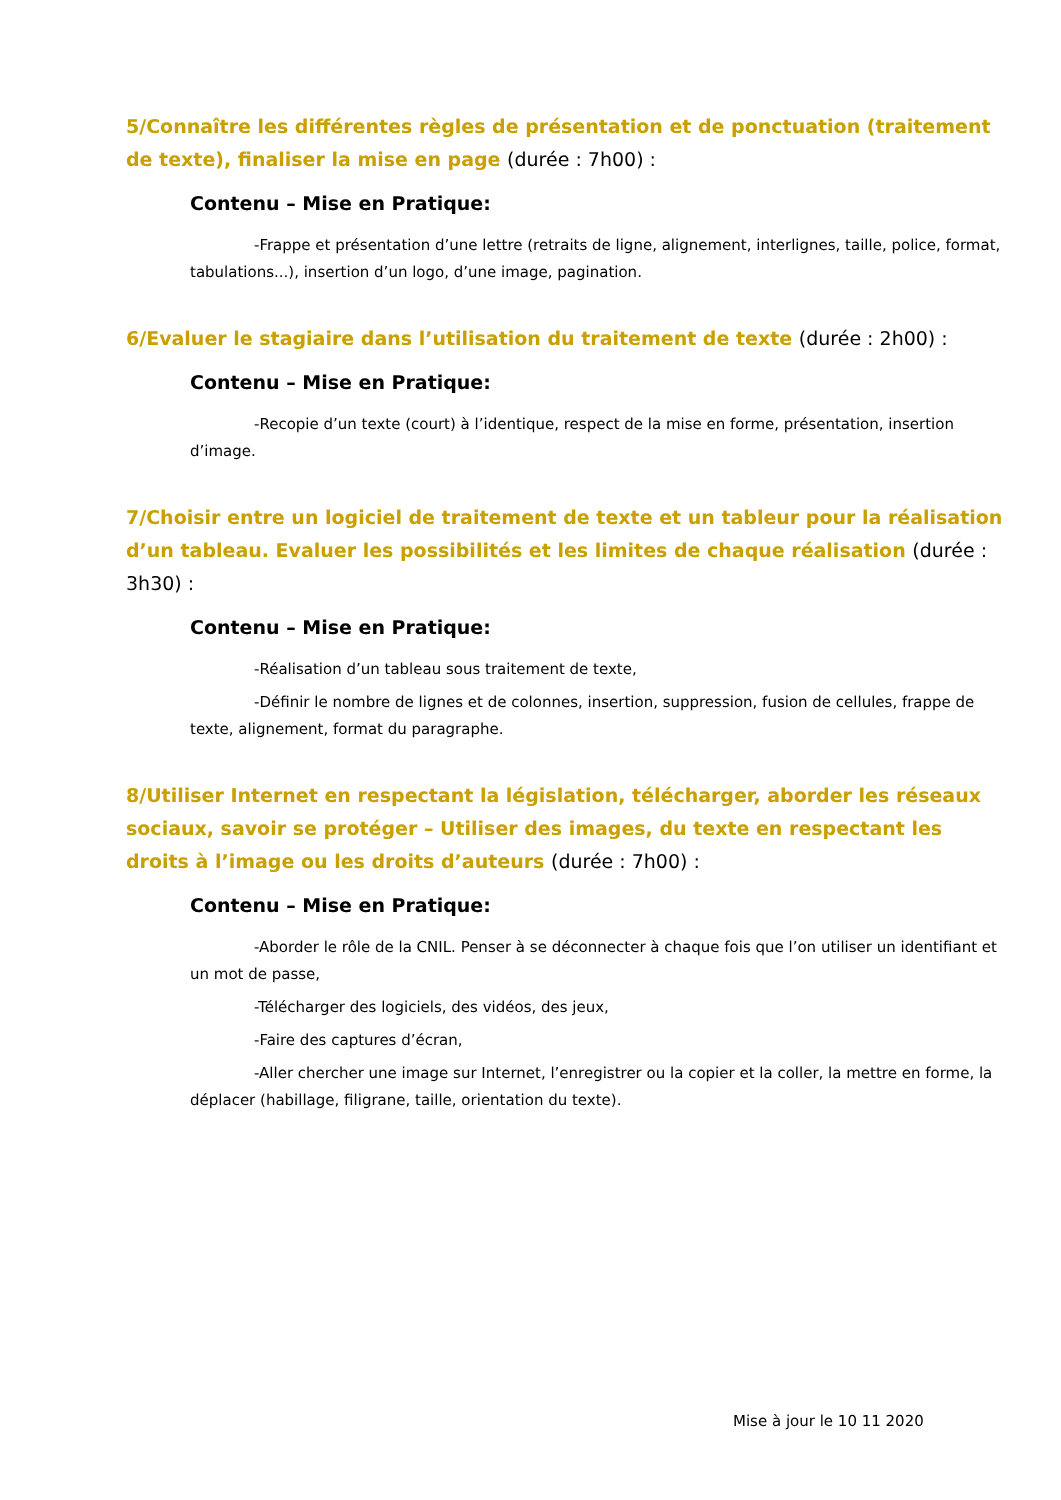5/Connaître les différentes règles de présentation et de ponctuation (traitement de texte), finaliser la mise en page (durée : 7h00) :
Contenu – Mise en Pratique:
-Frappe et présentation d’une lettre (retraits de ligne, alignement, interlignes, taille, police, format, tabulations...), insertion d’un logo, d’une image, pagination.
6/Evaluer le stagiaire dans l’utilisation du traitement de texte (durée : 2h00) :
Contenu – Mise en Pratique:
-Recopie d’un texte (court) à l’identique, respect de la mise en forme, présentation, insertion d’image.
7/Choisir entre un logiciel de traitement de texte et un tableur pour la réalisation d’un tableau. Evaluer les possibilités et les limites de chaque réalisation (durée : 3h30) :
Contenu – Mise en Pratique:
-Réalisation d’un tableau sous traitement de texte,
-Définir le nombre de lignes et de colonnes, insertion, suppression, fusion de cellules, frappe de texte, alignement, format du paragraphe.
8/Utiliser Internet en respectant la législation, télécharger, aborder les réseaux sociaux, savoir se protéger – Utiliser des images, du texte en respectant les droits à l’image ou les droits d’auteurs (durée : 7h00) :
Contenu – Mise en Pratique:
-Aborder le rôle de la CNIL. Penser à se déconnecter à chaque fois que l’on utiliser un identifiant et un mot de passe,
-Télécharger des logiciels, des vidéos, des jeux,
-Faire des captures d’écran,
-Aller chercher une image sur Internet, l’enregistrer ou la copier et la coller, la mettre en forme, la déplacer (habillage, filigrane, taille, orientation du texte).
Mise à jour le 10 11 2020